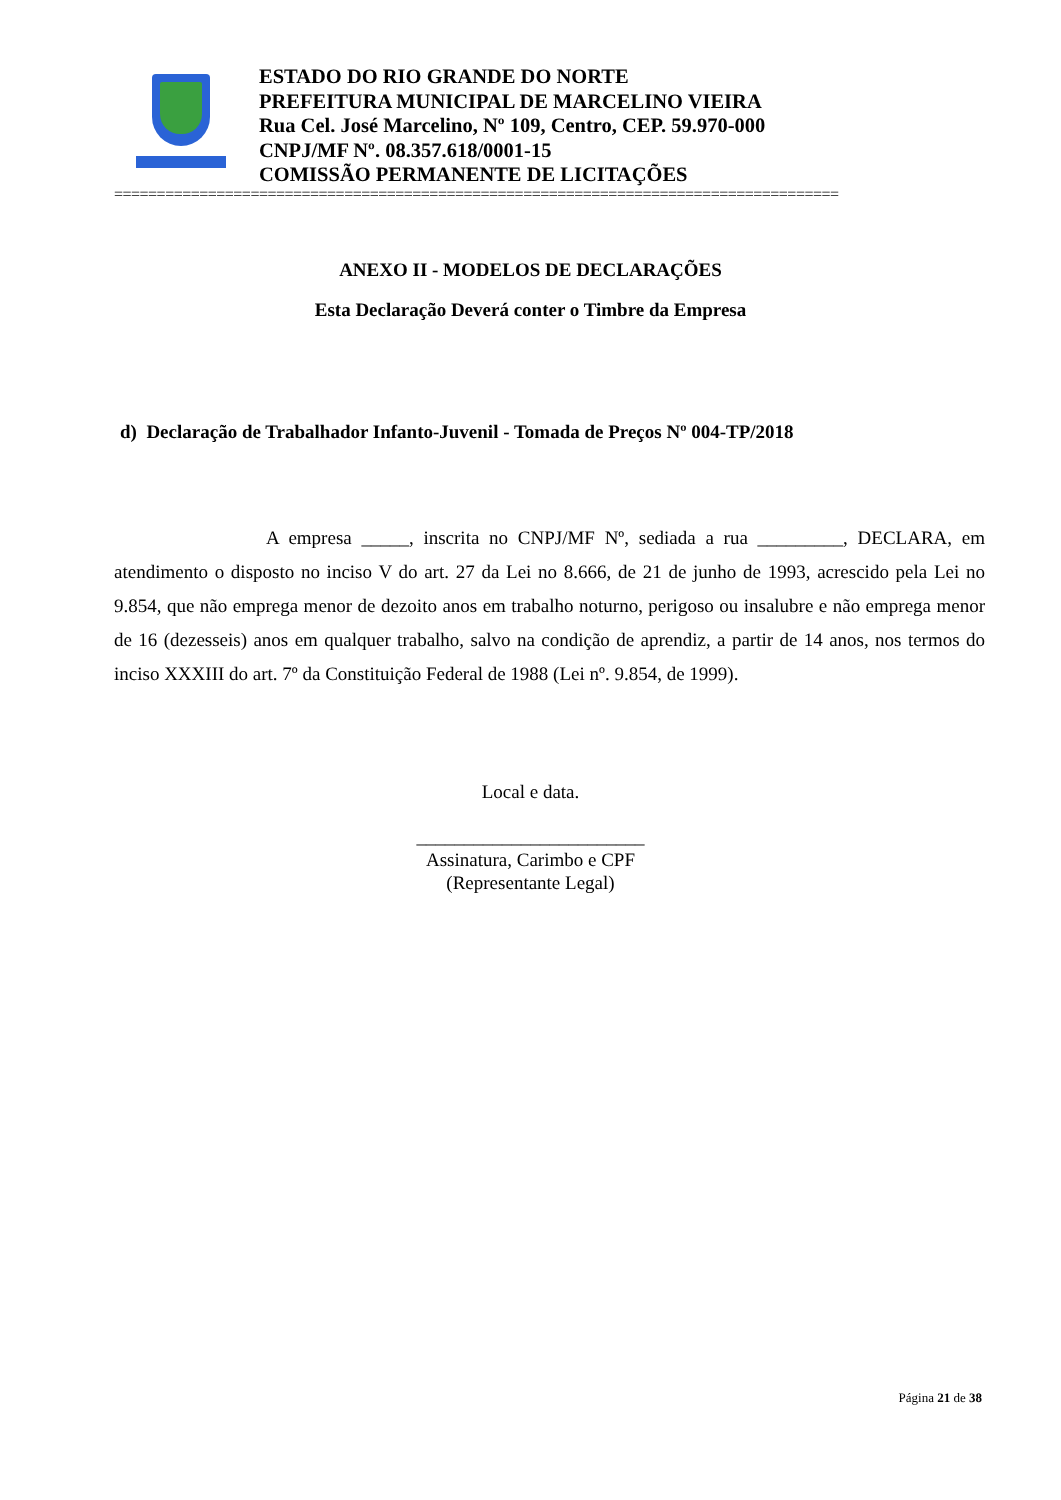ESTADO DO RIO GRANDE DO NORTE
PREFEITURA MUNICIPAL DE MARCELINO VIEIRA
Rua Cel. José Marcelino, Nº 109, Centro, CEP. 59.970-000
CNPJ/MF Nº. 08.357.618/0001-15
COMISSÃO PERMANENTE DE LICITAÇÕES
=====================================================================================
ANEXO II - MODELOS DE DECLARAÇÕES
Esta Declaração Deverá conter o Timbre da Empresa
d) Declaração de Trabalhador Infanto-Juvenil - Tomada de Preços Nº 004-TP/2018
A empresa _____, inscrita no CNPJ/MF Nº, sediada a rua _________, DECLARA, em atendimento o disposto no inciso V do art. 27 da Lei no 8.666, de 21 de junho de 1993, acrescido pela Lei no 9.854, que não emprega menor de dezoito anos em trabalho noturno, perigoso ou insalubre e não emprega menor de 16 (dezesseis) anos em qualquer trabalho, salvo na condição de aprendiz, a partir de 14 anos, nos termos do inciso XXXIII do art. 7º da Constituição Federal de 1988 (Lei nº. 9.854, de 1999).
Local e data.
________________________
Assinatura, Carimbo e CPF
(Representante Legal)
Página 21 de 38